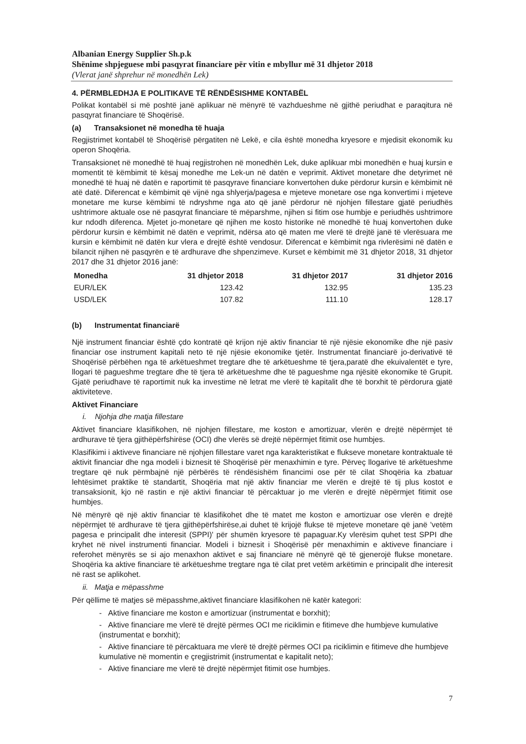Albanian Energy Supplier Sh.p.k
Shënime shpjeguese mbi pasqyrat financiare për vitin e mbyllur më 31 dhjetor 2018
(Vlerat janë shprehur në monedhën Lek)
4. PËRMBLEDHJA E POLITIKAVE TË RËNDËSISHME KONTABËL
Polikat kontabël si më poshtë janë aplikuar në mënyrë të vazhdueshme në gjithë periudhat e paraqitura në pasqyrat financiare të Shoqërisë.
(a) Transaksionet në monedha të huaja
Regjistrimet kontabël të Shoqërisë përgatiten në Lekë, e cila është monedha kryesore e mjedisit ekonomik ku operon Shoqëria.
Transaksionet në monedhë të huaj regjistrohen në monedhën Lek, duke aplikuar mbi monedhën e huaj kursin e momentit të këmbimit të kësaj monedhe me Lek-un në datën e veprimit. Aktivet monetare dhe detyrimet në monedhë të huaj në datën e raportimit të pasqyrave financiare konvertohen duke përdorur kursin e këmbimit në atë datë. Diferencat e këmbimit që vijnë nga shlyerja/pagesa e mjeteve monetare ose nga konvertimi i mjeteve monetare me kurse këmbimi të ndryshme nga ato që janë përdorur në njohjen fillestare gjatë periudhës ushtrimore aktuale ose në pasqyrat financiare të mëparshme, njihen si fitim ose humbje e periudhës ushtrimore kur ndodh diferenca. Mjetet jo-monetare që njihen me kosto historike në monedhë të huaj konvertohen duke përdorur kursin e këmbimit në datën e veprimit, ndërsa ato që maten me vlerë të drejtë janë të vlerësuara me kursin e këmbimit në datën kur vlera e drejtë është vendosur. Diferencat e këmbimit nga rivlerësimi në datën e bilancit njihen në pasqyrën e të ardhurave dhe shpenzimeve. Kurset e këmbimit më 31 dhjetor 2018, 31 dhjetor 2017 dhe 31 dhjetor 2016 janë:
| Monedha | 31 dhjetor 2018 | 31 dhjetor 2017 | 31 dhjetor 2016 |
| --- | --- | --- | --- |
| EUR/LEK | 123.42 | 132.95 | 135.23 |
| USD/LEK | 107.82 | 111.10 | 128.17 |
(b) Instrumentat financiarë
Një instrument financiar është çdo kontratë që krijon një aktiv financiar të një njësie ekonomike dhe një pasiv financiar ose instrument kapitali neto të një njësie ekonomike tjetër. Instrumentat financiarë jo-derivativë të Shoqërisë përbëhen nga të arkëtueshmet tregtare dhe të arkëtueshme të tjera,paratë dhe ekuivalentët e tyre, llogari të pagueshme tregtare dhe të tjera të arkëtueshme dhe të pagueshme nga njësitë ekonomike të Grupit. Gjatë periudhave të raportimit nuk ka investime në letrat me vlerë të kapitalit dhe të borxhit të përdorura gjatë aktiviteteve.
Aktivet Financiare
i. Njohja dhe matja fillestare
Aktivet financiare klasifikohen, në njohjen fillestare, me koston e amortizuar, vlerën e drejtë nëpërmjet të ardhurave të tjera gjithëpërfshirëse (OCI) dhe vlerës së drejtë nëpërmjet fitimit ose humbjes.
Klasifikimi i aktiveve financiare në njohjen fillestare varet nga karakteristikat e flukseve monetare kontraktuale të aktivit financiar dhe nga modeli i biznesit të Shoqërisë për menaxhimin e tyre. Përveç llogarive të arkëtueshme tregtare që nuk përmbajnë një përbërës të rëndësishëm financimi ose për të cilat Shoqëria ka zbatuar lehtësimet praktike të standartit, Shoqëria mat një aktiv financiar me vlerën e drejtë të tij plus kostot e transaksionit, kjo në rastin e një aktivi financiar të përcaktuar jo me vlerën e drejtë nëpërmjet fitimit ose humbjes.
Në mënyrë që një aktiv financiar të klasifikohet dhe të matet me koston e amortizuar ose vlerën e drejtë nëpërmjet të ardhurave të tjera gjithëpërfshirëse,ai duhet të krijojë flukse të mjeteve monetare që janë 'vetëm pagesa e principalit dhe interesit (SPPI)' për shumën kryesore të papaguar.Ky vlerësim quhet test SPPI dhe kryhet në nivel instrumenti financiar. Modeli i biznesit i Shoqërisë për menaxhimin e aktiveve financiare i referohet mënyrës se si ajo menaxhon aktivet e saj financiare në mënyrë që të gjenerojë flukse monetare. Shoqëria ka aktive financiare të arkëtueshme tregtare nga të cilat pret vetëm arkëtimin e principalit dhe interesit në rast se aplikohet.
ii. Matja e mëpasshme
Për qëllime të matjes së mëpasshme,aktivet financiare klasifikohen në katër kategori:
- Aktive financiare me koston e amortizuar (instrumentat e borxhit);
- Aktive financiare me vlerë të drejtë përmes OCI me riciklimin e fitimeve dhe humbjeve kumulative (instrumentat e borxhit);
- Aktive financiare të përcaktuara me vlerë të drejtë përmes OCI pa riciklimin e fitimeve dhe humbjeve kumulative në momentin e çregjistrimit (instrumentat e kapitalit neto);
- Aktive financiare me vlerë të drejtë nëpërmjet fitimit ose humbjes.
7